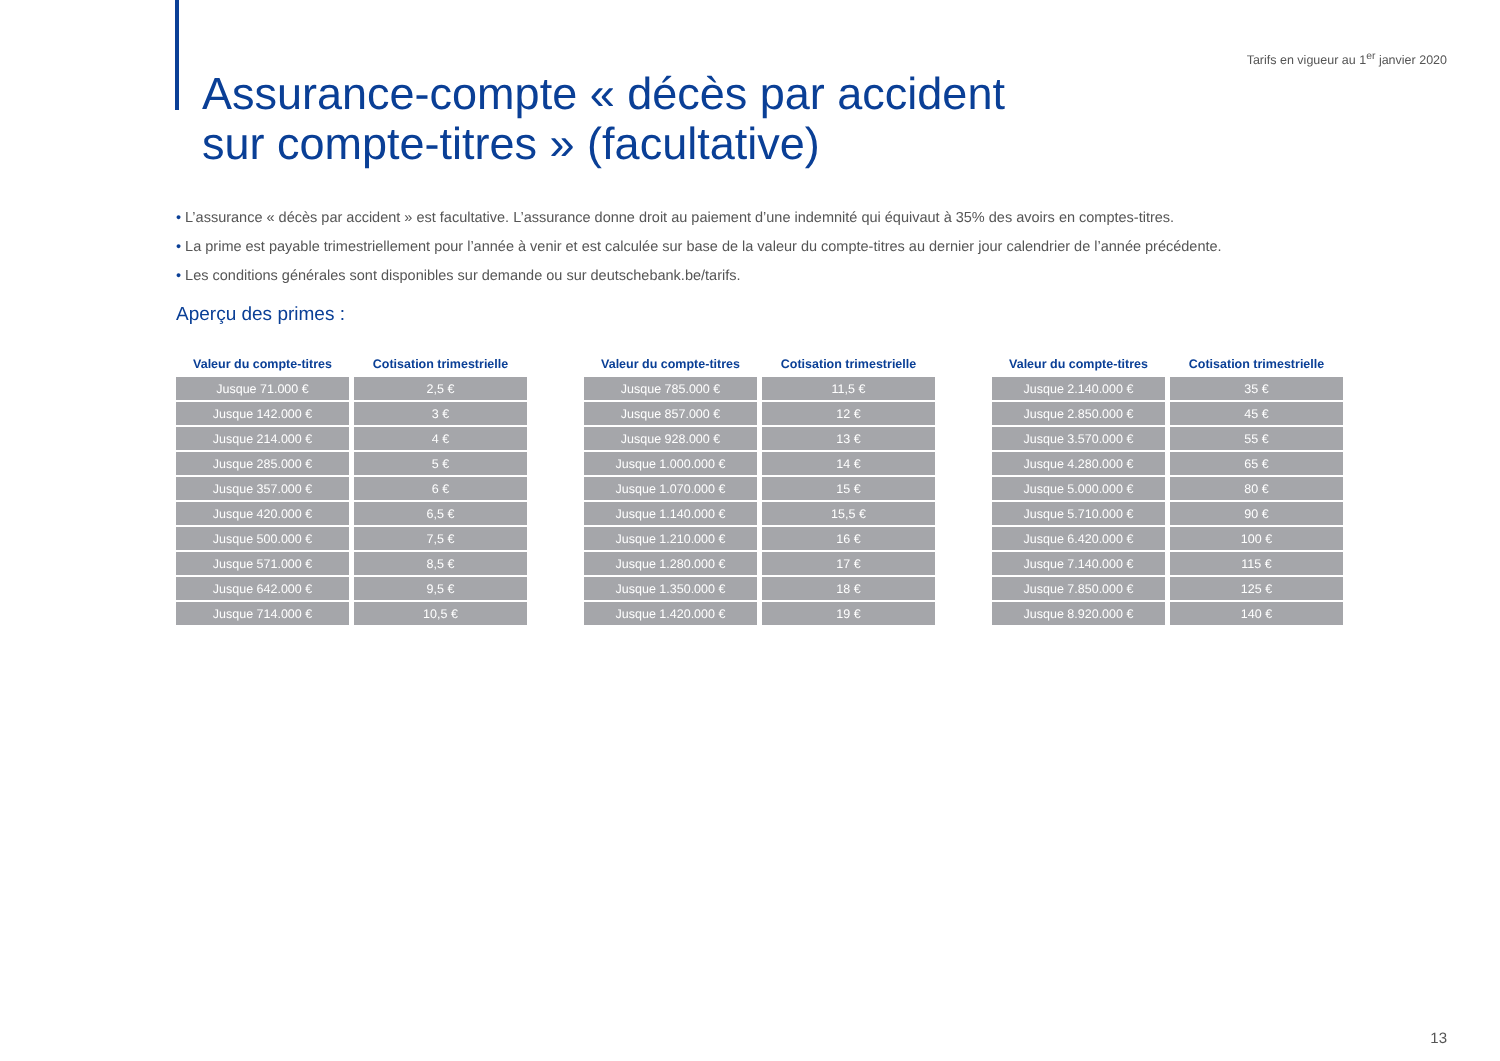Tarifs en vigueur au 1<sup>er</sup> janvier 2020
Assurance-compte « décès par accident
sur compte-titres » (facultative)
• L’assurance « décès par accident » est facultative. L’assurance donne droit au paiement d’une indemnité qui équivaut à 35% des avoirs en comptes-titres.
• La prime est payable trimestriellement pour l’année à venir et est calculée sur base de la valeur du compte-titres au dernier jour calendrier de l’année précédente.
• Les conditions générales sont disponibles sur demande ou sur deutschebank.be/tarifs.
Aperçu des primes :
| Valeur du compte-titres | Cotisation trimestrielle |
| --- | --- |
| Jusque 71.000 € | 2,5 € |
| Jusque 142.000 € | 3 € |
| Jusque 214.000 € | 4 € |
| Jusque 285.000 € | 5 € |
| Jusque 357.000 € | 6 € |
| Jusque 420.000 € | 6,5 € |
| Jusque 500.000 € | 7,5 € |
| Jusque 571.000 € | 8,5 € |
| Jusque 642.000 € | 9,5 € |
| Jusque 714.000 € | 10,5 € |
| Valeur du compte-titres | Cotisation trimestrielle |
| --- | --- |
| Jusque 785.000 € | 11,5 € |
| Jusque 857.000 € | 12 € |
| Jusque 928.000 € | 13 € |
| Jusque 1.000.000 € | 14 € |
| Jusque 1.070.000 € | 15 € |
| Jusque 1.140.000 € | 15,5 € |
| Jusque 1.210.000 € | 16 € |
| Jusque 1.280.000 € | 17 € |
| Jusque 1.350.000 € | 18 € |
| Jusque 1.420.000 € | 19 € |
| Valeur du compte-titres | Cotisation trimestrielle |
| --- | --- |
| Jusque 2.140.000 € | 35 € |
| Jusque 2.850.000 € | 45 € |
| Jusque 3.570.000 € | 55 € |
| Jusque 4.280.000 € | 65 € |
| Jusque 5.000.000 € | 80 € |
| Jusque 5.710.000 € | 90 € |
| Jusque 6.420.000 € | 100 € |
| Jusque 7.140.000 € | 115 € |
| Jusque 7.850.000 € | 125 € |
| Jusque 8.920.000 € | 140 € |
13